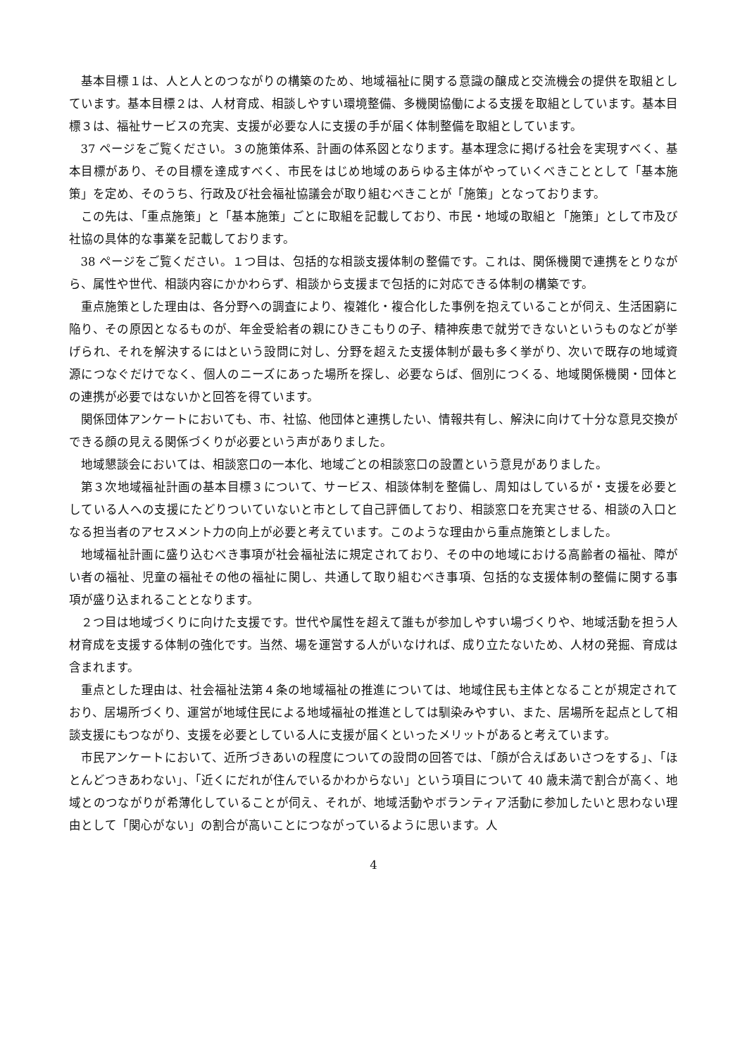基本目標１は、人と人とのつながりの構築のため、地域福祉に関する意識の醸成と交流機会の提供を取組としています。基本目標２は、人材育成、相談しやすい環境整備、多機関協働による支援を取組としています。基本目標３は、福祉サービスの充実、支援が必要な人に支援の手が届く体制整備を取組としています。
37 ページをご覧ください。３の施策体系、計画の体系図となります。基本理念に掲げる社会を実現すべく、基本目標があり、その目標を達成すべく、市民をはじめ地域のあらゆる主体がやっていくべきこととして「基本施策」を定め、そのうち、行政及び社会福祉協議会が取り組むべきことが「施策」となっております。
この先は、「重点施策」と「基本施策」ごとに取組を記載しており、市民・地域の取組と「施策」として市及び社協の具体的な事業を記載しております。
38 ページをご覧ください。１つ目は、包括的な相談支援体制の整備です。これは、関係機関で連携をとりながら、属性や世代、相談内容にかかわらず、相談から支援まで包括的に対応できる体制の構築です。
重点施策とした理由は、各分野への調査により、複雑化・複合化した事例を抱えていることが伺え、生活困窮に陥り、その原因となるものが、年金受給者の親にひきこもりの子、精神疾患で就労できないというものなどが挙げられ、それを解決するにはという設問に対し、分野を超えた支援体制が最も多く挙がり、次いで既存の地域資源につなぐだけでなく、個人のニーズにあった場所を探し、必要ならば、個別につくる、地域関係機関・団体との連携が必要ではないかと回答を得ています。
関係団体アンケートにおいても、市、社協、他団体と連携したい、情報共有し、解決に向けて十分な意見交換ができる顔の見える関係づくりが必要という声がありました。
地域懇談会においては、相談窓口の一本化、地域ごとの相談窓口の設置という意見がありました。
第３次地域福祉計画の基本目標３について、サービス、相談体制を整備し、周知はしているが・支援を必要としている人への支援にたどりついていないと市として自己評価しており、相談窓口を充実させる、相談の入口となる担当者のアセスメント力の向上が必要と考えています。このような理由から重点施策としました。
地域福祉計画に盛り込むべき事項が社会福祉法に規定されており、その中の地域における高齢者の福祉、障がい者の福祉、児童の福祉その他の福祉に関し、共通して取り組むべき事項、包括的な支援体制の整備に関する事項が盛り込まれることとなります。
２つ目は地域づくりに向けた支援です。世代や属性を超えて誰もが参加しやすい場づくりや、地域活動を担う人材育成を支援する体制の強化です。当然、場を運営する人がいなければ、成り立たないため、人材の発掘、育成は含まれます。
重点とした理由は、社会福祉法第４条の地域福祉の推進については、地域住民も主体となることが規定されており、居場所づくり、運営が地域住民による地域福祉の推進としては馴染みやすい、また、居場所を起点として相談支援にもつながり、支援を必要としている人に支援が届くといったメリットがあると考えています。
市民アンケートにおいて、近所づきあいの程度についての設問の回答では、「顔が合えばあいさつをする」、「ほとんどつきあわない」、「近くにだれが住んでいるかわからない」という項目について 40 歳未満で割合が高く、地域とのつながりが希薄化していることが伺え、それが、地域活動やボランティア活動に参加したいと思わない理由として「関心がない」の割合が高いことにつながっているように思います。人
4